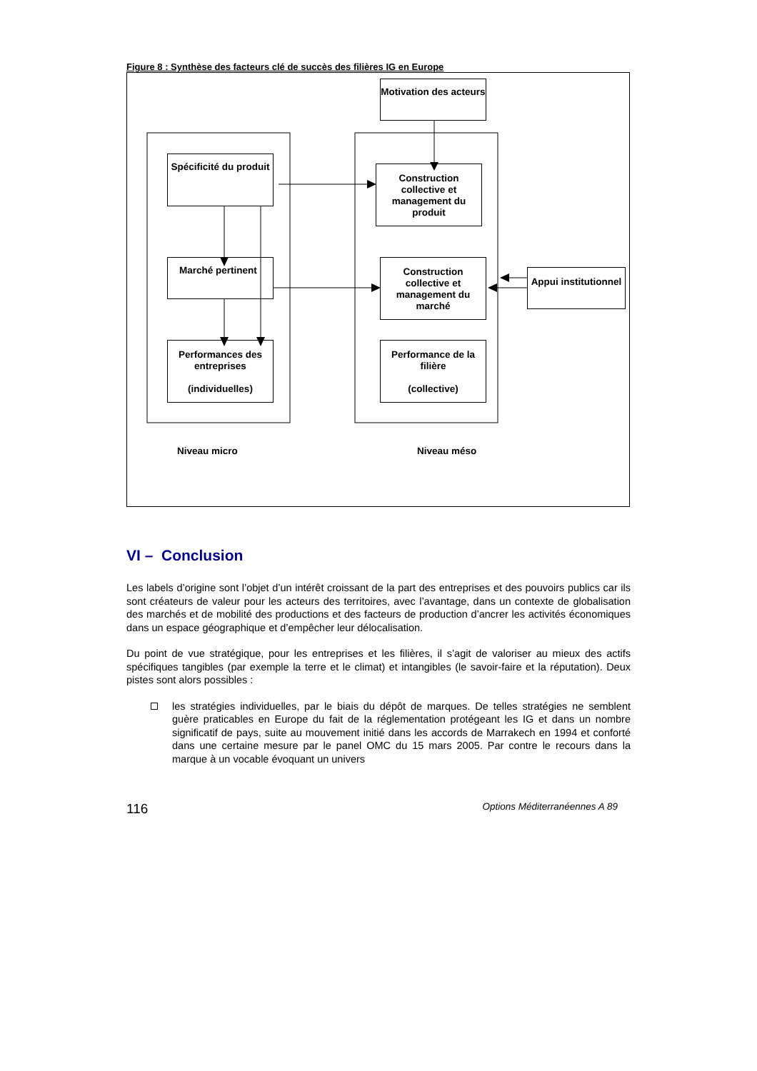Figure 8 : Synthèse des facteurs clé de succès des filières IG en Europe
Motivation des acteurs
Spécificité du produit
Construction collective et management du produit
Marché pertinent
Construction collective et management du marché
Appui institutionnel
Performances des entreprises
(individuelles)
Performance de la filière
(collective)
Niveau micro Niveau méso
VI – Conclusion
Les labels d’origine sont l’objet d’un intérêt croissant de la part des entreprises et des pouvoirs publics car ils sont créateurs de valeur pour les acteurs des territoires, avec l’avantage, dans un contexte de globalisation des marchés et de mobilité des productions et des facteurs de production d’ancrer les activités économiques dans un espace géographique et d’empêcher leur délocalisation.
Du point de vue stratégique, pour les entreprises et les filières, il s’agit de valoriser au mieux des actifs spécifiques tangibles (par exemple la terre et le climat) et intangibles (le savoir-faire et la réputation). Deux pistes sont alors possibles :
les stratégies individuelles, par le biais du dépôt de marques. De telles stratégies ne semblent guère praticables en Europe du fait de la réglementation protégeant les IG et dans un nombre significatif de pays, suite au mouvement initié dans les accords de Marrakech en 1994 et conforté dans une certaine mesure par le panel OMC du 15 mars 2005. Par contre le recours dans la marque à un vocable évoquant un univers
116 Options Méditerranéennes A 89